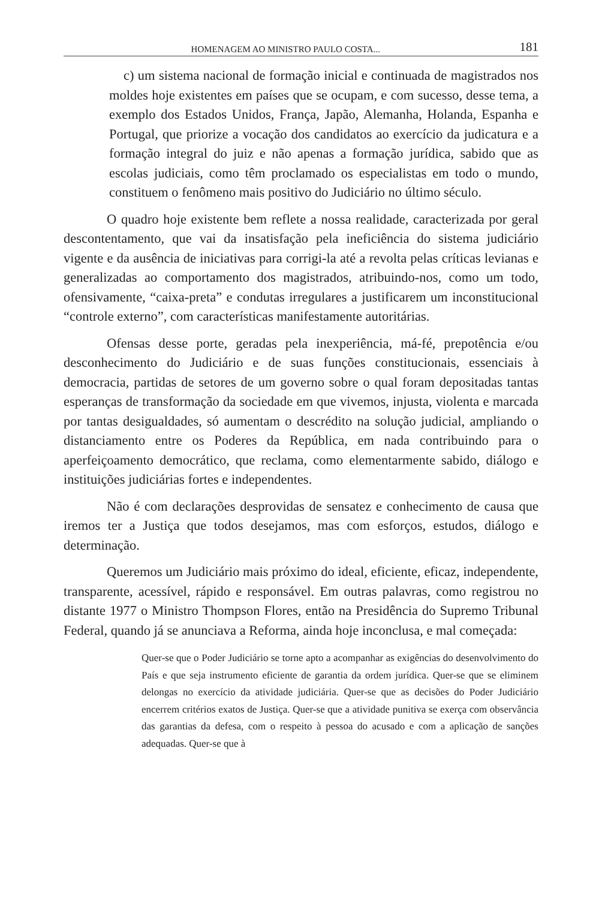HOMENAGEM AO MINISTRO PAULO COSTA... 181
c) um sistema nacional de formação inicial e continuada de magistrados nos moldes hoje existentes em países que se ocupam, e com sucesso, desse tema, a exemplo dos Estados Unidos, França, Japão, Alemanha, Holanda, Espanha e Portugal, que priorize a vocação dos candidatos ao exercício da judicatura e a formação integral do juiz e não apenas a formação jurídica, sabido que as escolas judiciais, como têm proclamado os especialistas em todo o mundo, constituem o fenômeno mais positivo do Judiciário no último século.
O quadro hoje existente bem reflete a nossa realidade, caracterizada por geral descontentamento, que vai da insatisfação pela ineficiência do sistema judiciário vigente e da ausência de iniciativas para corrigi-la até a revolta pelas críticas levianas e generalizadas ao comportamento dos magistrados, atribuindo-nos, como um todo, ofensivamente, “caixa-preta” e condutas irregulares a justificarem um inconstitucional “controle externo”, com características manifestamente autoritárias.
Ofensas desse porte, geradas pela inexperiência, má-fé, prepotência e/ou desconhecimento do Judiciário e de suas funções constitucionais, essenciais à democracia, partidas de setores de um governo sobre o qual foram depositadas tantas esperanças de transformação da sociedade em que vivemos, injusta, violenta e marcada por tantas desigualdades, só aumentam o descrédito na solução judicial, ampliando o distanciamento entre os Poderes da República, em nada contribuindo para o aperfeiçoamento democrático, que reclama, como elementarmente sabido, diálogo e instituições judiciárias fortes e independentes.
Não é com declarações desprovidas de sensatez e conhecimento de causa que iremos ter a Justiça que todos desejamos, mas com esforços, estudos, diálogo e determinação.
Queremos um Judiciário mais próximo do ideal, eficiente, eficaz, independente, transparente, acessível, rápido e responsável. Em outras palavras, como registrou no distante 1977 o Ministro Thompson Flores, então na Presidência do Supremo Tribunal Federal, quando já se anunciava a Reforma, ainda hoje inconclusa, e mal começada:
Quer-se que o Poder Judiciário se torne apto a acompanhar as exigências do desenvolvimento do País e que seja instrumento eficiente de garantia da ordem jurídica. Quer-se que se eliminem delongas no exercício da atividade judiciária. Quer-se que as decisões do Poder Judiciário encerrem critérios exatos de Justiça. Quer-se que a atividade punitiva se exerça com observância das garantias da defesa, com o respeito à pessoa do acusado e com a aplicação de sanções adequadas. Quer-se que à